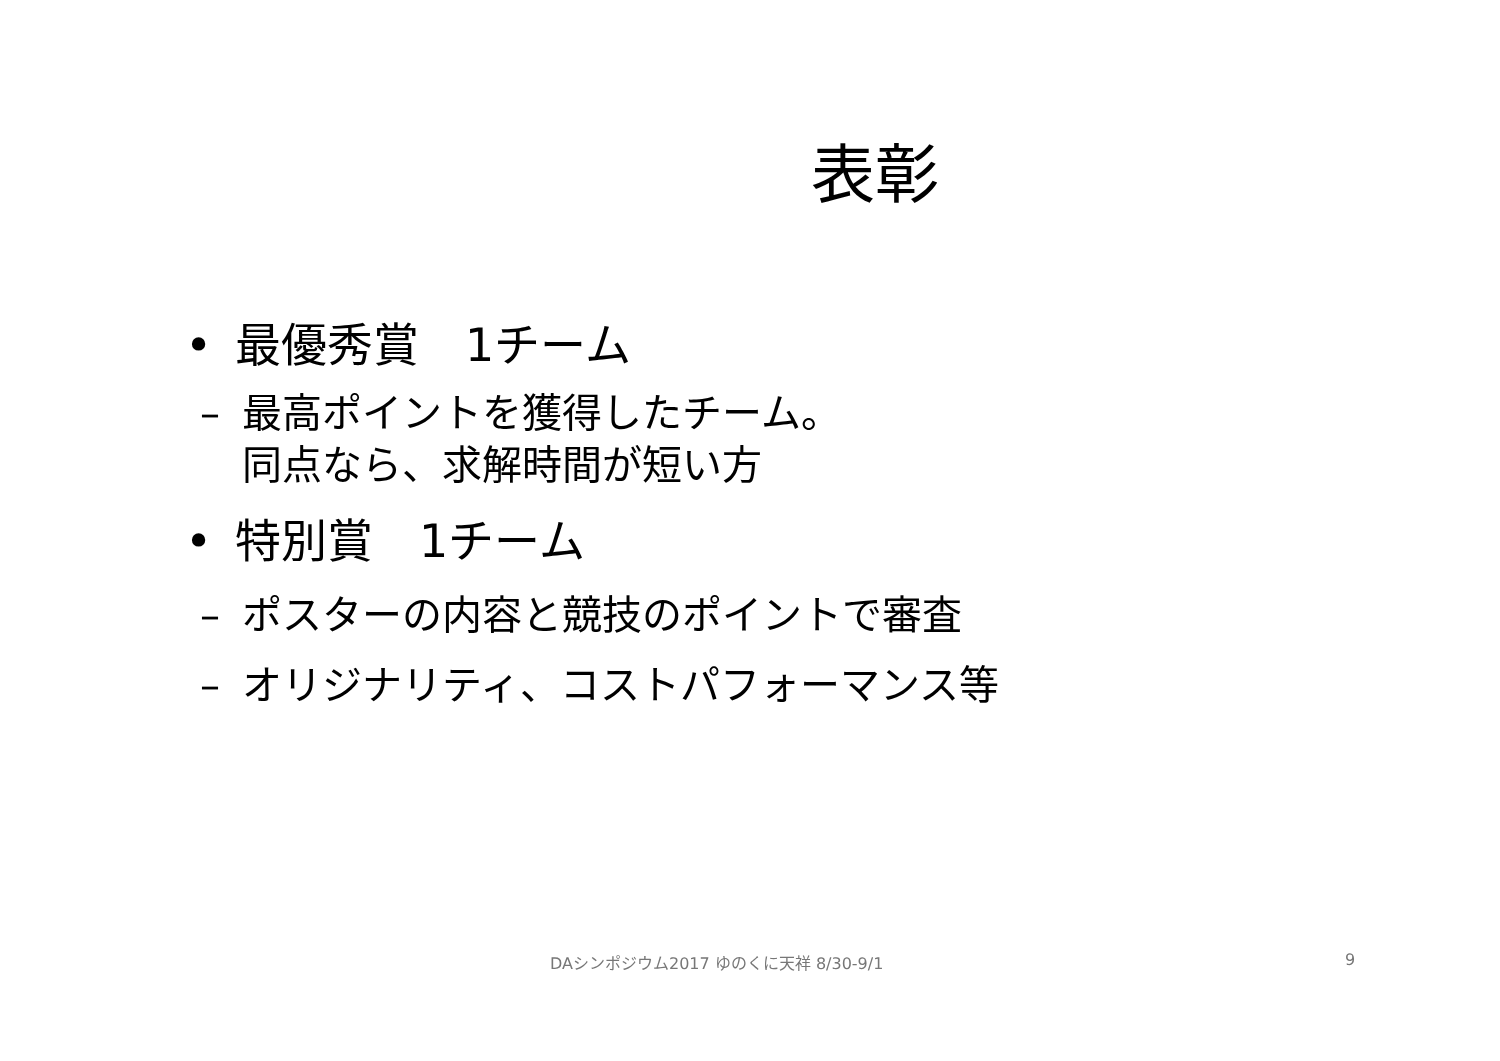表彰
• 最優秀賞　1チーム
– 最高ポイントを獲得したチーム。
同点なら、求解時間が短い方
• 特別賞　1チーム
– ポスターの内容と競技のポイントで審査
– オリジナリティ、コストパフォーマンス等
DAシンポジウム2017 ゆのくに天祥 8/30-9/1 9